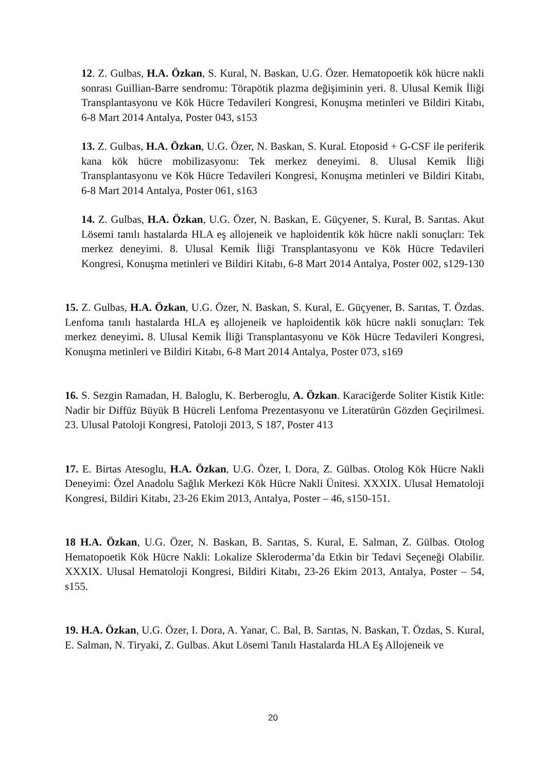12. Z. Gulbas, H.A. Özkan, S. Kural, N. Baskan, U.G. Özer. Hematopoetik kök hücre nakli sonrası Guillian-Barre sendromu: Törapötik plazma değişiminin yeri. 8. Ulusal Kemik İliği Transplantasyonu ve Kök Hücre Tedavileri Kongresi, Konuşma metinleri ve Bildiri Kitabı, 6-8 Mart 2014 Antalya, Poster 043, s153
13. Z. Gulbas, H.A. Özkan, U.G. Özer, N. Baskan, S. Kural. Etoposid + G-CSF ile periferik kana kök hücre mobilizasyonu: Tek merkez deneyimi. 8. Ulusal Kemik İliği Transplantasyonu ve Kök Hücre Tedavileri Kongresi, Konuşma metinleri ve Bildiri Kitabı, 6-8 Mart 2014 Antalya, Poster 061, s163
14. Z. Gulbas, H.A. Özkan, U.G. Özer, N. Baskan, E. Güçyener, S. Kural, B. Sarıtas. Akut Lösemi tanılı hastalarda HLA eş allojeneik ve haploidentik kök hücre nakli sonuçları: Tek merkez deneyimi. 8. Ulusal Kemik İliği Transplantasyonu ve Kök Hücre Tedavileri Kongresi, Konuşma metinleri ve Bildiri Kitabı, 6-8 Mart 2014 Antalya, Poster 002, s129-130
15. Z. Gulbas, H.A. Özkan, U.G. Özer, N. Baskan, S. Kural, E. Güçyener, B. Sarıtas, T. Özdas. Lenfoma tanılı hastalarda HLA eş allojeneik ve haploidentik kök hücre nakli sonuçları: Tek merkez deneyimi. 8. Ulusal Kemik İliği Transplantasyonu ve Kök Hücre Tedavileri Kongresi, Konuşma metinleri ve Bildiri Kitabı, 6-8 Mart 2014 Antalya, Poster 073, s169
16. S. Sezgin Ramadan, H. Baloglu, K. Berberoglu, A. Özkan. Karaciğerde Soliter Kistik Kitle: Nadir bir Diffüz Büyük B Hücreli Lenfoma Prezentasyonu ve Literatürün Gözden Geçirilmesi. 23. Ulusal Patoloji Kongresi, Patoloji 2013, S 187, Poster 413
17. E. Birtas Atesoglu, H.A. Özkan, U.G. Özer, I. Dora, Z. Gülbas. Otolog Kök Hücre Nakli Deneyimi: Özel Anadolu Sağlık Merkezi Kök Hücre Nakli Ünitesi. XXXIX. Ulusal Hematoloji Kongresi, Bildiri Kitabı, 23-26 Ekim 2013, Antalya, Poster – 46, s150-151.
18 H.A. Özkan, U.G. Özer, N. Baskan, B. Sarıtas, S. Kural, E. Salman, Z. Gülbas. Otolog Hematopoetik Kök Hücre Nakli: Lokalize Skleroderma’da Etkin bir Tedavi Seçeneği Olabilir. XXXIX. Ulusal Hematoloji Kongresi, Bildiri Kitabı, 23-26 Ekim 2013, Antalya, Poster – 54, s155.
19. H.A. Özkan, U.G. Özer, I. Dora, A. Yanar, C. Bal, B. Sarıtas, N. Baskan, T. Özdas, S. Kural, E. Salman, N. Tiryaki, Z. Gulbas. Akut Lösemi Tanılı Hastalarda HLA Eş Allojeneik ve
20